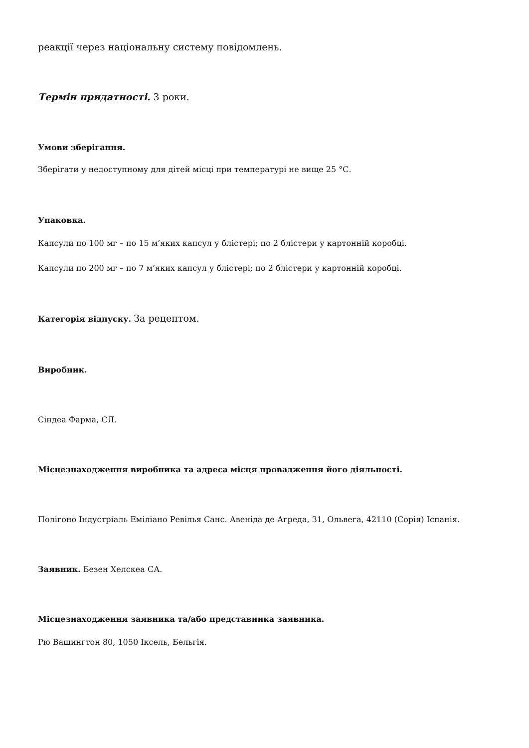реакції через національну систему повідомлень.
Термін придатності. 3 роки.
Умови зберігання.
Зберігати у недоступному для дітей місці при температурі не вище 25 °С.
Упаковка.
Капсули по 100 мг – по 15 м’яких капсул у блістері; по 2 блістери у картонній коробці.
Капсули по 200 мг – по 7 м’яких капсул у блістері; по 2 блістери у картонній коробці.
Категорія відпуску. За рецептом.
Виробник.
Сіндеа Фарма, СЛ.
Місцезнаходження виробника та адреса місця провадження його діяльності.
Полігоно Індустріаль Еміліано Ревілья Санс. Авеніда де Агреда, 31, Ольвега, 42110 (Сорія) Іспанія.
Заявник. Безен Хелскеа СА.
Місцезнаходження заявника та/або представника заявника.
Рю Вашингтон 80, 1050 Іксель, Бельгія.